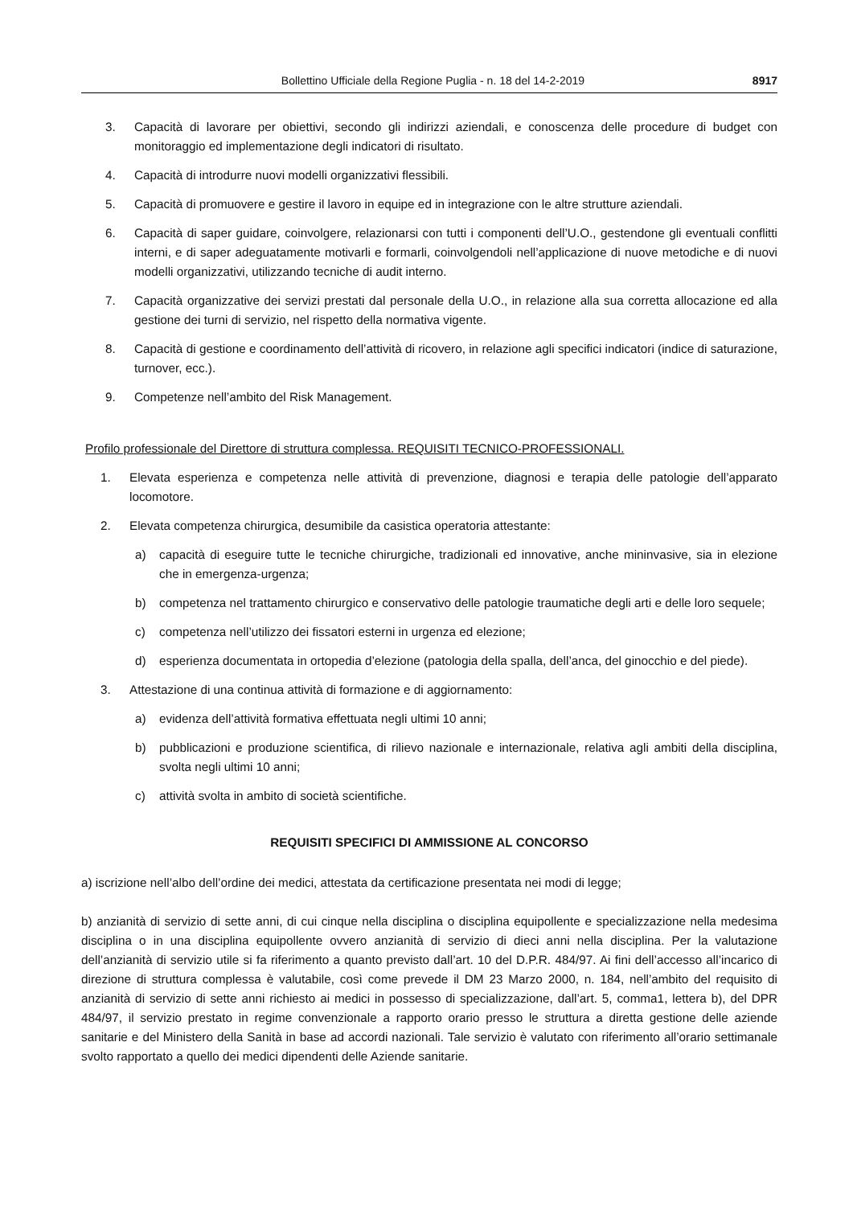Bollettino Ufficiale della Regione Puglia - n. 18 del 14-2-2019 8917
3. Capacità di lavorare per obiettivi, secondo gli indirizzi aziendali, e conoscenza delle procedure di budget con monitoraggio ed implementazione degli indicatori di risultato.
4. Capacità di introdurre nuovi modelli organizzativi flessibili.
5. Capacità di promuovere e gestire il lavoro in equipe ed in integrazione con le altre strutture aziendali.
6. Capacità di saper guidare, coinvolgere, relazionarsi con tutti i componenti dell’U.O., gestendone gli eventuali conflitti interni, e di saper adeguatamente motivarli e formarli, coinvolgendoli nell’applicazione di nuove metodiche e di nuovi modelli organizzativi, utilizzando tecniche di audit interno.
7. Capacità organizzative dei servizi prestati dal personale della U.O., in relazione alla sua corretta allocazione ed alla gestione dei turni di servizio, nel rispetto della normativa vigente.
8. Capacità di gestione e coordinamento dell’attività di ricovero, in relazione agli specifici indicatori (indice di saturazione, turnover, ecc.).
9. Competenze nell’ambito del Risk Management.
Profilo professionale del Direttore di struttura complessa. REQUISITI TECNICO-PROFESSIONALI.
1. Elevata esperienza e competenza nelle attività di prevenzione, diagnosi e terapia delle patologie dell’apparato locomotore.
2. Elevata competenza chirurgica, desumibile da casistica operatoria attestante:
a) capacità di eseguire tutte le tecniche chirurgiche, tradizionali ed innovative, anche mininvasive, sia in elezione che in emergenza-urgenza;
b) competenza nel trattamento chirurgico e conservativo delle patologie traumatiche degli arti e delle loro sequele;
c) competenza nell’utilizzo dei fissatori esterni in urgenza ed elezione;
d) esperienza documentata in ortopedia d’elezione (patologia della spalla, dell’anca, del ginocchio e del piede).
3. Attestazione di una continua attività di formazione e di aggiornamento:
a) evidenza dell’attività formativa effettuata negli ultimi 10 anni;
b) pubblicazioni e produzione scientifica, di rilievo nazionale e internazionale, relativa agli ambiti della disciplina, svolta negli ultimi 10 anni;
c) attività svolta in ambito di società scientifiche.
REQUISITI SPECIFICI DI AMMISSIONE AL CONCORSO
a) iscrizione nell’albo dell’ordine dei medici, attestata da certificazione presentata nei modi di legge;
b) anzianità di servizio di sette anni, di cui cinque nella disciplina o disciplina equipollente e specializzazione nella medesima disciplina o in una disciplina equipollente ovvero anzianità di servizio di dieci anni nella disciplina. Per la valutazione dell’anzianità di servizio utile si fa riferimento a quanto previsto dall’art. 10 del D.P.R. 484/97. Ai fini dell’accesso all’incarico di direzione di struttura complessa è valutabile, così come prevede il DM 23 Marzo 2000, n. 184, nell’ambito del requisito di anzianità di servizio di sette anni richiesto ai medici in possesso di specializzazione, dall’art. 5, comma1, lettera b), del DPR 484/97, il servizio prestato in regime convenzionale a rapporto orario presso le struttura a diretta gestione delle aziende sanitarie e del Ministero della Sanità in base ad accordi nazionali. Tale servizio è valutato con riferimento all’orario settimanale svolto rapportato a quello dei medici dipendenti delle Aziende sanitarie.